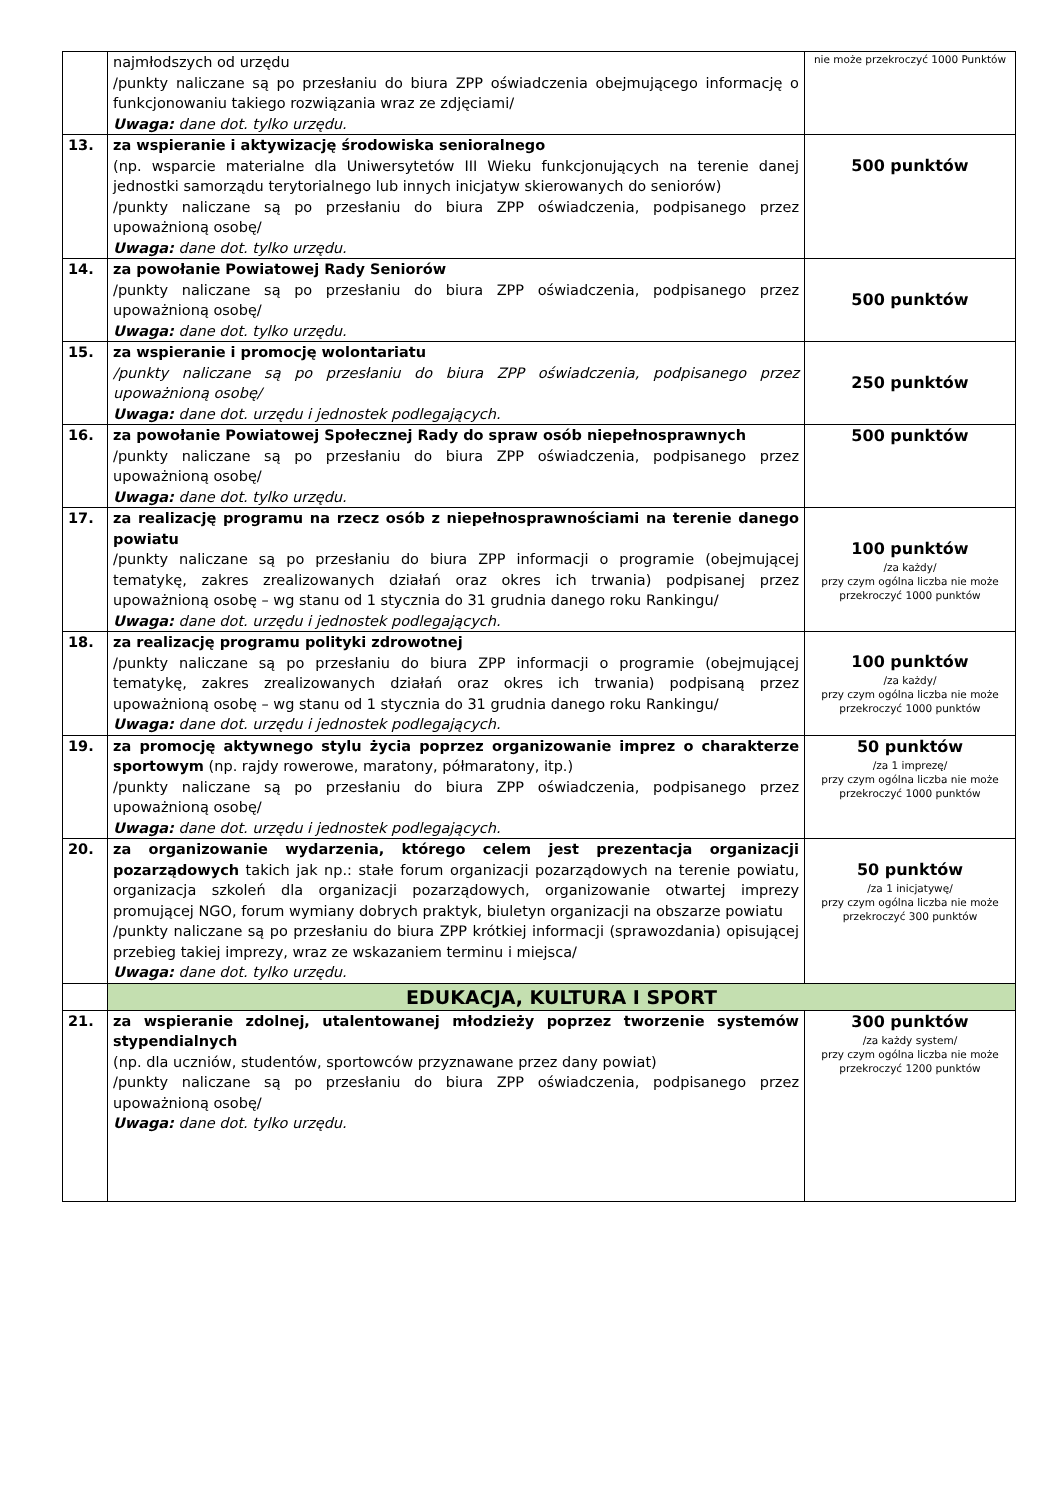| | najmłodszych od urzędu /punkty naliczane są po przesłaniu do biura ZPP oświadczenia obejmującego informację o funkcjonowaniu takiego rozwiązania wraz ze zdjęciami/ Uwaga: dane dot. tylko urzędu. | nie może przekroczyć 1000 Punktów |
| 13. | za wspieranie i aktywizację środowiska senioralnego (np. wsparcie materialne dla Uniwersytetów III Wieku funkcjonujących na terenie danej jednostki samorządu terytorialnego lub innych inicjatyw skierowanych do seniorów) /punkty naliczane są po przesłaniu do biura ZPP oświadczenia, podpisanego przez upoważnioną osobę/ Uwaga: dane dot. tylko urzędu. | 500 punktów |
| 14. | za powołanie Powiatowej Rady Seniorów /punkty naliczane są po przesłaniu do biura ZPP oświadczenia, podpisanego przez upoważnioną osobę/ Uwaga: dane dot. tylko urzędu. | 500 punktów |
| 15. | za wspieranie i promocję wolontariatu /punkty naliczane są po przesłaniu do biura ZPP oświadczenia, podpisanego przez upoważnioną osobę/ Uwaga: dane dot. urzędu i jednostek podlegających. | 250 punktów |
| 16. | za powołanie Powiatowej Społecznej Rady do spraw osób niepełnosprawnych /punkty naliczane są po przesłaniu do biura ZPP oświadczenia, podpisanego przez upoważnioną osobę/ Uwaga: dane dot. tylko urzędu. | 500 punktów |
| 17. | za realizację programu na rzecz osób z niepełnosprawnościami na terenie danego powiatu /punkty naliczane są po przesłaniu do biura ZPP informacji o programie (obejmującej tematykę, zakres zrealizowanych działań oraz okres ich trwania) podpisanej przez upoważnioną osobę – wg stanu od 1 stycznia do 31 grudnia danego roku Rankingu/ Uwaga: dane dot. urzędu i jednostek podlegających. | 100 punktów /za każdy/ przy czym ogólna liczba nie może przekroczyć 1000 punktów |
| 18. | za realizację programu polityki zdrowotnej /punkty naliczane są po przesłaniu do biura ZPP informacji o programie (obejmującej tematykę, zakres zrealizowanych działań oraz okres ich trwania) podpisaną przez upoważnioną osobę – wg stanu od 1 stycznia do 31 grudnia danego roku Rankingu/ Uwaga: dane dot. urzędu i jednostek podlegających. | 100 punktów /za każdy/ przy czym ogólna liczba nie może przekroczyć 1000 punktów |
| 19. | za promocję aktywnego stylu życia poprzez organizowanie imprez o charakterze sportowym (np. rajdy rowerowe, maratony, półmaratony, itp.) /punkty naliczane są po przesłaniu do biura ZPP oświadczenia, podpisanego przez upoważnioną osobę/ Uwaga: dane dot. urzędu i jednostek podlegających. | 50 punktów /za 1 imprezę/ przy czym ogólna liczba nie może przekroczyć 1000 punktów |
| 20. | za organizowanie wydarzenia, którego celem jest prezentacja organizacji pozarządowych takich jak np.: stałe forum organizacji pozarządowych na terenie powiatu, organizacja szkoleń dla organizacji pozarządowych, organizowanie otwartej imprezy promującej NGO, forum wymiany dobrych praktyk, biuletyn organizacji na obszarze powiatu /punkty naliczane są po przesłaniu do biura ZPP krótkiej informacji (sprawozdania) opisującej przebieg takiej imprezy, wraz ze wskazaniem terminu i miejsca/ Uwaga: dane dot. tylko urzędu. | 50 punktów /za 1 inicjatywę/ przy czym ogólna liczba nie może przekroczyć 300 punktów |
| | EDUKACJA, KULTURA I SPORT | |
| 21. | za wspieranie zdolnej, utalentowanej młodzieży poprzez tworzenie systemów stypendialnych (np. dla uczniów, studentów, sportowców przyznawane przez dany powiat) /punkty naliczane są po przesłaniu do biura ZPP oświadczenia, podpisanego przez upoważnioną osobę/ Uwaga: dane dot. tylko urzędu. | 300 punktów /za każdy system/ przy czym ogólna liczba nie może przekroczyć 1200 punktów |